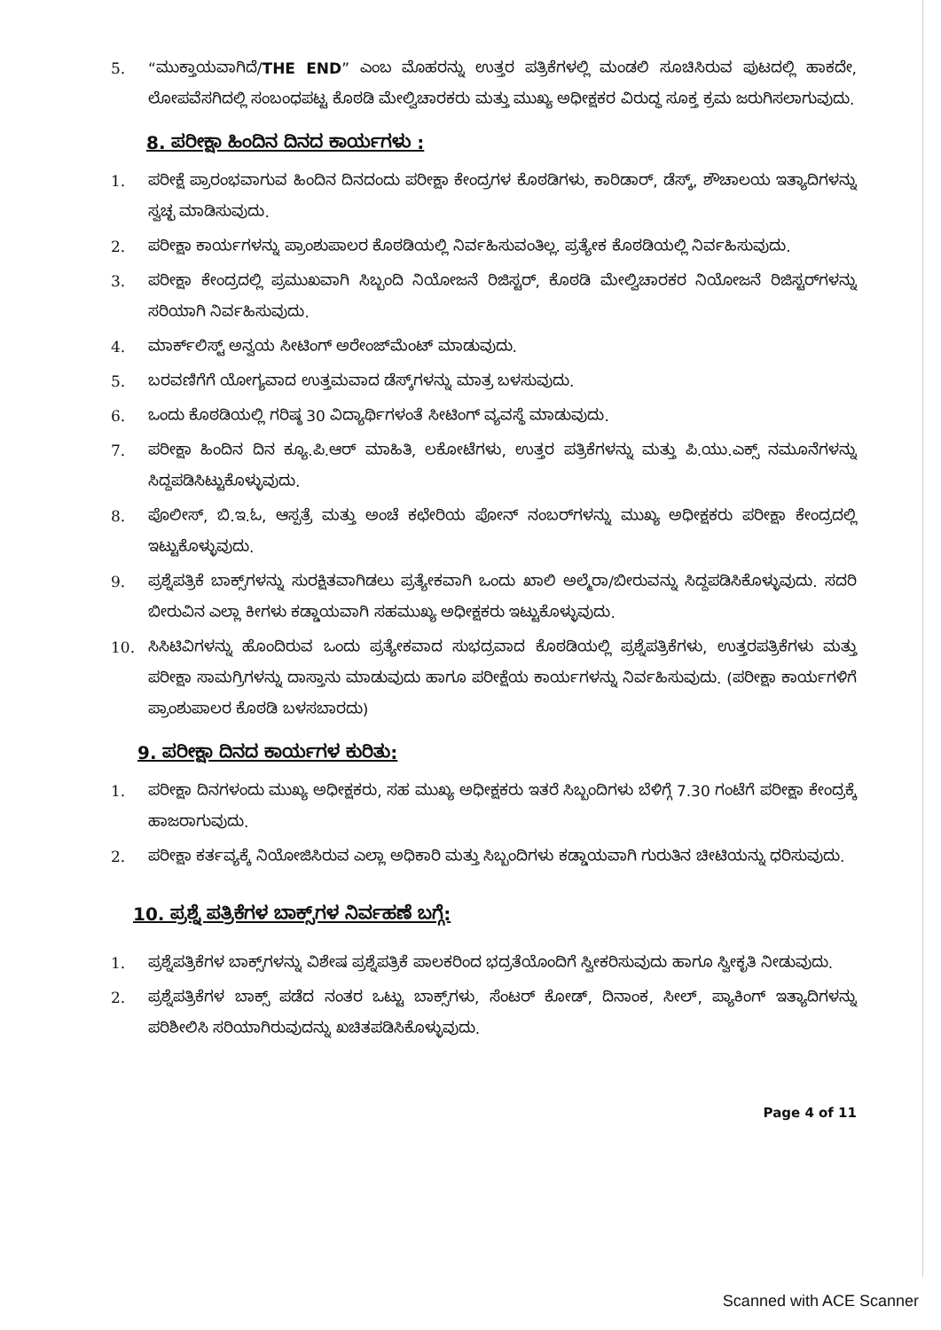5. “ಮುಕ್ತಾಯವಾಗಿದೆ/THE END” ಎಂಬ ಮೊಹರನ್ನು ಉತ್ತರ ಪತ್ರಿಕೆಗಳಲ್ಲಿ ಮಂಡಲಿ ಸೂಚಿಸಿರುವ ಪುಟದಲ್ಲಿ ಹಾಕದೇ, ಲೋಪವೆಸಗಿದಲ್ಲಿ ಸಂಬಂಧಪಟ್ಟ ಕೊಠಡಿ ಮೇಲ್ವಿಚಾರಕರು ಮತ್ತು ಮುಖ್ಯ ಅಧೀಕ್ಷಕರ ವಿರುದ್ಧ ಸೂಕ್ತ ಕ್ರಮ ಜರುಗಿಸಲಾಗುವುದು.
8. ಪರೀಕ್ಷಾ ಹಿಂದಿನ ದಿನದ ಕಾರ್ಯಗಳು :
1. ಪರೀಕ್ಷೆ ಪ್ರಾರಂಭವಾಗುವ ಹಿಂದಿನ ದಿನದಂದು ಪರೀಕ್ಷಾ ಕೇಂದ್ರಗಳ ಕೊಠಡಿಗಳು, ಕಾರಿಡಾರ್, ಡೆಸ್ಕ್, ಶೌಚಾಲಯ ಇತ್ಯಾದಿಗಳನ್ನು ಸ್ವಚ್ಛ ಮಾಡಿಸುವುದು.
2. ಪರೀಕ್ಷಾ ಕಾರ್ಯಗಳನ್ನು ಪ್ರಾಂಶುಪಾಲರ ಕೊಠಡಿಯಲ್ಲಿ ನಿರ್ವಹಿಸುವಂತಿಲ್ಲ. ಪ್ರತ್ಯೇಕ ಕೊಠಡಿಯಲ್ಲಿ ನಿರ್ವಹಿಸುವುದು.
3. ಪರೀಕ್ಷಾ ಕೇಂದ್ರದಲ್ಲಿ ಪ್ರಮುಖವಾಗಿ ಸಿಬ್ಬಂದಿ ನಿಯೋಜನೆ ರಿಜಿಸ್ಟರ್, ಕೊಠಡಿ ಮೇಲ್ವಿಚಾರಕರ ನಿಯೋಜನೆ ರಿಜಿಸ್ಟರ್‌ಗಳನ್ನು ಸರಿಯಾಗಿ ನಿರ್ವಹಿಸುವುದು.
4. ಮಾರ್ಕ್‌ಲಿಸ್ಟ್ ಅನ್ವಯ ಸೀಟಿಂಗ್ ಅರೇಂಜ್‌ಮೆಂಟ್ ಮಾಡುವುದು.
5. ಬರವಣಿಗೆಗೆ ಯೋಗ್ಯವಾದ ಉತ್ತಮವಾದ ಡೆಸ್ಕ್‌ಗಳನ್ನು ಮಾತ್ರ ಬಳಸುವುದು.
6. ಒಂದು ಕೊಠಡಿಯಲ್ಲಿ ಗರಿಷ್ಠ 30 ವಿದ್ಯಾರ್ಥಿಗಳಂತೆ ಸೀಟಿಂಗ್ ವ್ಯವಸ್ಥೆ ಮಾಡುವುದು.
7. ಪರೀಕ್ಷಾ ಹಿಂದಿನ ದಿನ ಕ್ಯೂ.ಪಿ.ಆರ್ ಮಾಹಿತಿ, ಲಕೋಟೆಗಳು, ಉತ್ತರ ಪತ್ರಿಕೆಗಳನ್ನು ಮತ್ತು ಪಿ.ಯು.ಎಕ್ಸ್ ನಮೂನೆಗಳನ್ನು ಸಿದ್ದಪಡಿಸಿಟ್ಟುಕೊಳ್ಳುವುದು.
8. ಪೊಲೀಸ್, ಬಿ.ಇ.ಓ, ಆಸ್ಪತ್ರೆ ಮತ್ತು ಅಂಚೆ ಕಛೇರಿಯ ಪೋನ್ ನಂಬರ್‌ಗಳನ್ನು ಮುಖ್ಯ ಅಧೀಕ್ಷಕರು ಪರೀಕ್ಷಾ ಕೇಂದ್ರದಲ್ಲಿ ಇಟ್ಟುಕೊಳ್ಳುವುದು.
9. ಪ್ರಶ್ನೆಪತ್ರಿಕೆ ಬಾಕ್ಸ್‌ಗಳನ್ನು ಸುರಕ್ಷಿತವಾಗಿಡಲು ಪ್ರತ್ಯೇಕವಾಗಿ ಒಂದು ಖಾಲಿ ಅಲ್ಮೆರಾ/ಬೀರುವನ್ನು ಸಿದ್ದಪಡಿಸಿಕೊಳ್ಳುವುದು. ಸದರಿ ಬೀರುವಿನ ಎಲ್ಲಾ ಕೀಗಳು ಕಡ್ಡಾಯವಾಗಿ ಸಹಮುಖ್ಯ ಅಧೀಕ್ಷಕರು ಇಟ್ಟುಕೊಳ್ಳುವುದು.
10. ಸಿಸಿಟಿವಿಗಳನ್ನು ಹೊಂದಿರುವ ಒಂದು ಪ್ರತ್ಯೇಕವಾದ ಸುಭದ್ರವಾದ ಕೊಠಡಿಯಲ್ಲಿ ಪ್ರಶ್ನೆಪತ್ರಿಕೆಗಳು, ಉತ್ತರಪತ್ರಿಕೆಗಳು ಮತ್ತು ಪರೀಕ್ಷಾ ಸಾಮಗ್ರಿಗಳನ್ನು ದಾಸ್ತಾನು ಮಾಡುವುದು ಹಾಗೂ ಪರೀಕ್ಷೆಯ ಕಾರ್ಯಗಳನ್ನು ನಿರ್ವಹಿಸುವುದು. (ಪರೀಕ್ಷಾ ಕಾರ್ಯಗಳಿಗೆ ಪ್ರಾಂಶುಪಾಲರ ಕೊಠಡಿ ಬಳಸಬಾರದು)
9. ಪರೀಕ್ಷಾ ದಿನದ ಕಾರ್ಯಗಳ ಕುರಿತು:
1. ಪರೀಕ್ಷಾ ದಿನಗಳಂದು ಮುಖ್ಯ ಅಧೀಕ್ಷಕರು, ಸಹ ಮುಖ್ಯ ಅಧೀಕ್ಷಕರು ಇತರೆ ಸಿಬ್ಬಂದಿಗಳು ಬೆಳಿಗ್ಗೆ 7.30 ಗಂಟೆಗೆ ಪರೀಕ್ಷಾ ಕೇಂದ್ರಕ್ಕೆ ಹಾಜರಾಗುವುದು.
2. ಪರೀಕ್ಷಾ ಕರ್ತವ್ಯಕ್ಕೆ ನಿಯೋಜಿಸಿರುವ ಎಲ್ಲಾ ಅಧಿಕಾರಿ ಮತ್ತು ಸಿಬ್ಬಂದಿಗಳು ಕಡ್ಡಾಯವಾಗಿ ಗುರುತಿನ ಚೀಟಿಯನ್ನು ಧರಿಸುವುದು.
10. ಪ್ರಶ್ನೆ ಪತ್ರಿಕೆಗಳ ಬಾಕ್ಸ್‌ಗಳ ನಿರ್ವಹಣೆ ಬಗ್ಗೆ:
1. ಪ್ರಶ್ನೆಪತ್ರಿಕೆಗಳ ಬಾಕ್ಸ್‌ಗಳನ್ನು ವಿಶೇಷ ಪ್ರಶ್ನೆಪತ್ರಿಕೆ ಪಾಲಕರಿಂದ ಭದ್ರತೆಯೊಂದಿಗೆ ಸ್ವೀಕರಿಸುವುದು ಹಾಗೂ ಸ್ವೀಕೃತಿ ನೀಡುವುದು.
2. ಪ್ರಶ್ನೆಪತ್ರಿಕೆಗಳ ಬಾಕ್ಸ್ ಪಡೆದ ನಂತರ ಒಟ್ಟು ಬಾಕ್ಸ್‌ಗಳು, ಸೆಂಟರ್ ಕೋಡ್, ದಿನಾಂಕ, ಸೀಲ್, ಪ್ಯಾಕಿಂಗ್ ಇತ್ಯಾದಿಗಳನ್ನು ಪರಿಶೀಲಿಸಿ ಸರಿಯಾಗಿರುವುದನ್ನು ಖಚಿತಪಡಿಸಿಕೊಳ್ಳುವುದು.
Page 4 of 11
Scanned with ACE Scanner